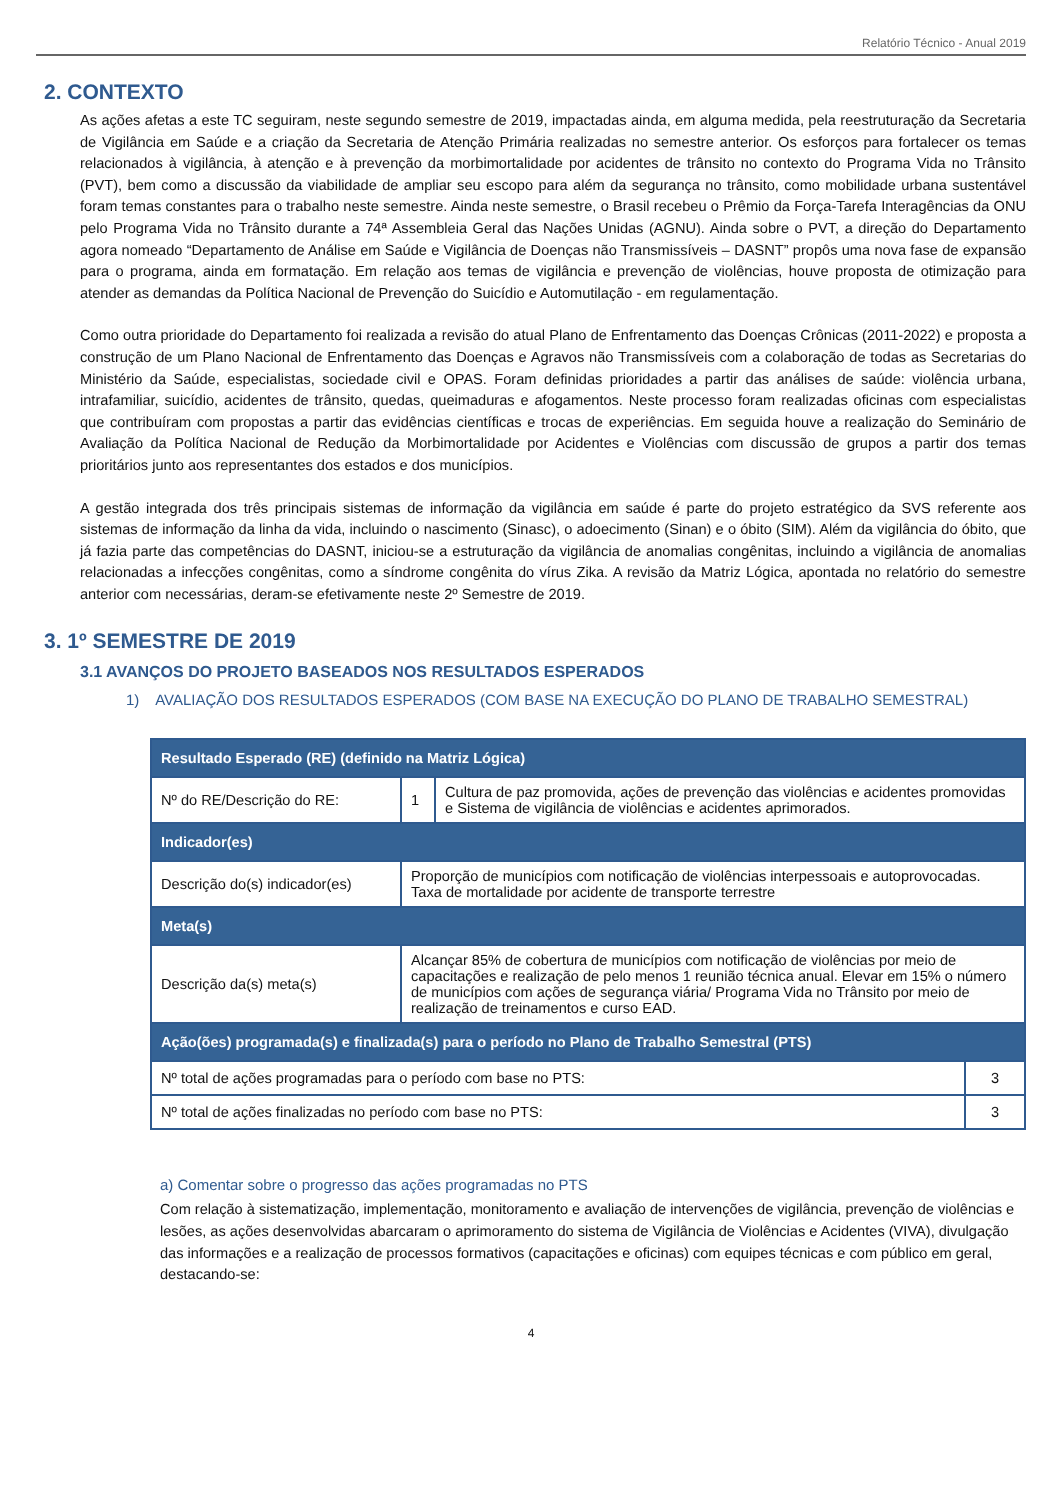Relatório Técnico - Anual 2019
2. CONTEXTO
As ações afetas a este TC seguiram, neste segundo semestre de 2019, impactadas ainda, em alguma medida, pela reestruturação da Secretaria de Vigilância em Saúde e a criação da Secretaria de Atenção Primária realizadas no semestre anterior. Os esforços para fortalecer os temas relacionados à vigilância, à atenção e à prevenção da morbimortalidade por acidentes de trânsito no contexto do Programa Vida no Trânsito (PVT), bem como a discussão da viabilidade de ampliar seu escopo para além da segurança no trânsito, como mobilidade urbana sustentável foram temas constantes para o trabalho neste semestre. Ainda neste semestre, o Brasil recebeu o Prêmio da Força-Tarefa Interagências da ONU pelo Programa Vida no Trânsito durante a 74ª Assembleia Geral das Nações Unidas (AGNU). Ainda sobre o PVT, a direção do Departamento agora nomeado “Departamento de Análise em Saúde e Vigilância de Doenças não Transmissíveis – DASNT” propôs uma nova fase de expansão para o programa, ainda em formatação. Em relação aos temas de vigilância e prevenção de violências, houve proposta de otimização para atender as demandas da Política Nacional de Prevenção do Suicídio e Automutilação - em regulamentação.
Como outra prioridade do Departamento foi realizada a revisão do atual Plano de Enfrentamento das Doenças Crônicas (2011-2022) e proposta a construção de um Plano Nacional de Enfrentamento das Doenças e Agravos não Transmissíveis com a colaboração de todas as Secretarias do Ministério da Saúde, especialistas, sociedade civil e OPAS. Foram definidas prioridades a partir das análises de saúde: violência urbana, intrafamiliar, suicídio, acidentes de trânsito, quedas, queimaduras e afogamentos. Neste processo foram realizadas oficinas com especialistas que contribuíram com propostas a partir das evidências científicas e trocas de experiências. Em seguida houve a realização do Seminário de Avaliação da Política Nacional de Redução da Morbimortalidade por Acidentes e Violências com discussão de grupos a partir dos temas prioritários junto aos representantes dos estados e dos municípios.
A gestão integrada dos três principais sistemas de informação da vigilância em saúde é parte do projeto estratégico da SVS referente aos sistemas de informação da linha da vida, incluindo o nascimento (Sinasc), o adoecimento (Sinan) e o óbito (SIM). Além da vigilância do óbito, que já fazia parte das competências do DASNT, iniciou-se a estruturação da vigilância de anomalias congênitas, incluindo a vigilância de anomalias relacionadas a infecções congênitas, como a síndrome congênita do vírus Zika. A revisão da Matriz Lógica, apontada no relatório do semestre anterior com necessárias, deram-se efetivamente neste 2º Semestre de 2019.
3. 1º SEMESTRE DE 2019
3.1 AVANÇOS DO PROJETO BASEADOS NOS RESULTADOS ESPERADOS
1) AVALIAÇÃO DOS RESULTADOS ESPERADOS (COM BASE NA EXECUÇÃO DO PLANO DE TRABALHO SEMESTRAL)
| Resultado Esperado (RE) (definido na Matriz Lógica) | | | |
| --- | --- | --- | --- |
| Nº do RE/Descrição do RE: | 1 | Cultura de paz promovida, ações de prevenção das violências e acidentes promovidas e Sistema de vigilância de violências e acidentes aprimorados. | |
| Indicador(es) | | | |
| Descrição do(s) indicador(es) | Proporção de municípios com notificação de violências interpessoais e autoprovocadas. Taxa de mortalidade por acidente de transporte terrestre | | |
| Meta(s) | | | |
| Descrição da(s) meta(s) | Alcançar 85% de cobertura de municípios com notificação de violências por meio de capacitações e realização de pelo menos 1 reunião técnica anual. Elevar em 15% o número de municípios com ações de segurança viária/ Programa Vida no Trânsito por meio de realização de treinamentos e curso EAD. | | |
| Ação(ões) programada(s) e finalizada(s) para o período no Plano de Trabalho Semestral (PTS) | | | |
| Nº total de ações programadas para o período com base no PTS: | | | 3 |
| Nº total de ações finalizadas no período com base no PTS: | | | 3 |
a) Comentar sobre o progresso das ações programadas no PTS
Com relação à sistematização, implementação, monitoramento e avaliação de intervenções de vigilância, prevenção de violências e lesões, as ações desenvolvidas abarcaram o aprimoramento do sistema de Vigilância de Violências e Acidentes (VIVA), divulgação das informações e a realização de processos formativos (capacitações e oficinas) com equipes técnicas e com público em geral, destacando-se:
4